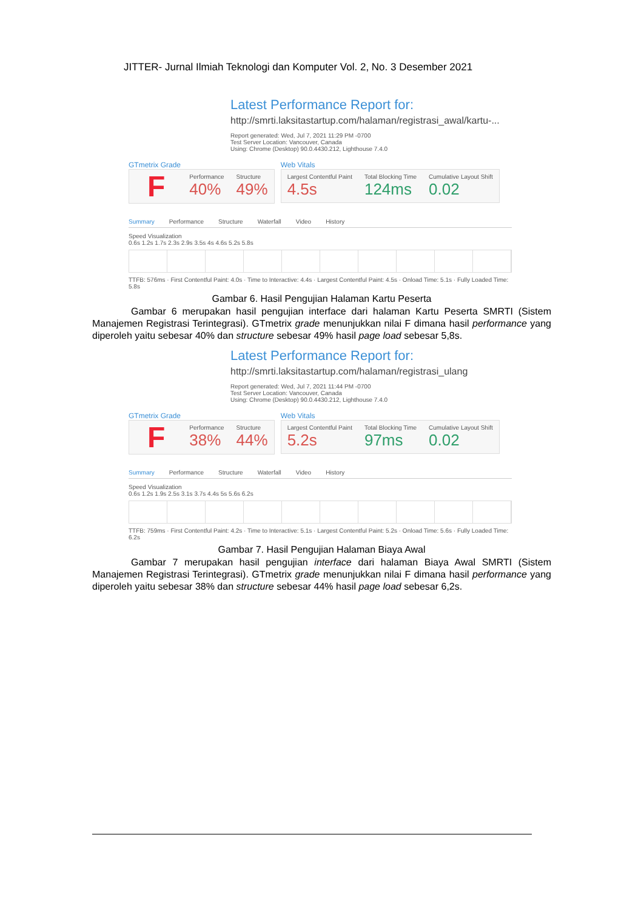JITTER- Jurnal Ilmiah Teknologi dan Komputer Vol. 2, No. 3 Desember 2021
Latest Performance Report for:
http://smrti.laksitastartup.com/halaman/registrasi_awal/kartu-...
Report generated: Wed, Jul 7, 2021 11:29 PM -0700
Test Server Location: Vancouver, Canada
Using: Chrome (Desktop) 90.0.4430.212, Lighthouse 7.4.0
GTmetrix Grade
F
Performance
40%
Structure
49%
Web Vitals
Largest Contentful Paint
4.5s
Total Blocking Time
124ms
Cumulative Layout Shift
0.02
Summary Performance Structure Waterfall Video History
Speed Visualization
0.6s 1.2s 1.7s 2.3s 2.9s 3.5s 4s 4.6s 5.2s 5.8s
TTFB: 576ms · First Contentful Paint: 4.0s · Time to Interactive: 4.4s · Largest Contentful Paint: 4.5s · Onload Time: 5.1s · Fully Loaded Time: 5.8s
Gambar 6. Hasil Pengujian Halaman Kartu Peserta
Gambar 6 merupakan hasil pengujian interface dari halaman Kartu Peserta SMRTI (Sistem Manajemen Registrasi Terintegrasi). GTmetrix grade menunjukkan nilai F dimana hasil performance yang diperoleh yaitu sebesar 40% dan structure sebesar 49% hasil page load sebesar 5,8s.
Latest Performance Report for:
http://smrti.laksitastartup.com/halaman/registrasi_ulang
Report generated: Wed, Jul 7, 2021 11:44 PM -0700
Test Server Location: Vancouver, Canada
Using: Chrome (Desktop) 90.0.4430.212, Lighthouse 7.4.0
GTmetrix Grade
F
Performance
38%
Structure
44%
Web Vitals
Largest Contentful Paint
5.2s
Total Blocking Time
97ms
Cumulative Layout Shift
0.02
Summary Performance Structure Waterfall Video History
Speed Visualization
0.6s 1.2s 1.9s 2.5s 3.1s 3.7s 4.4s 5s 5.6s 6.2s
TTFB: 759ms · First Contentful Paint: 4.2s · Time to Interactive: 5.1s · Largest Contentful Paint: 5.2s · Onload Time: 5.6s · Fully Loaded Time: 6.2s
Gambar 7. Hasil Pengujian Halaman Biaya Awal
Gambar 7 merupakan hasil pengujian interface dari halaman Biaya Awal SMRTI (Sistem Manajemen Registrasi Terintegrasi). GTmetrix grade menunjukkan nilai F dimana hasil performance yang diperoleh yaitu sebesar 38% dan structure sebesar 44% hasil page load sebesar 6,2s.